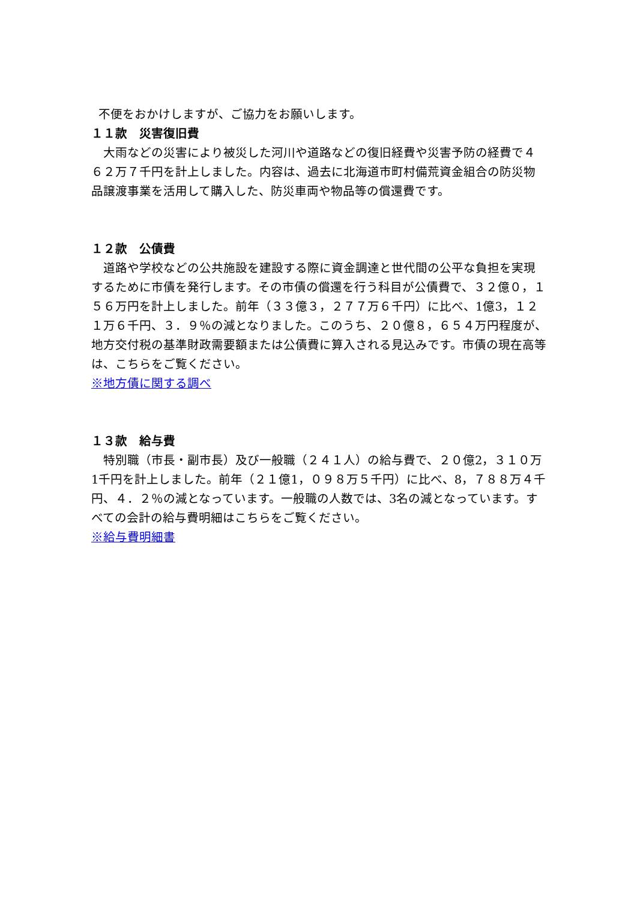不便をおかけしますが、ご協力をお願いします。
１１款　災害復旧費
　大雨などの災害により被災した河川や道路などの復旧経費や災害予防の経費で４６２万７千円を計上しました。内容は、過去に北海道市町村備荒資金組合の防災物品譲渡事業を活用して購入した、防災車両や物品等の償還費です。
１２款　公債費
　道路や学校などの公共施設を建設する際に資金調達と世代間の公平な負担を実現するために市債を発行します。その市債の償還を行う科目が公債費で、３２億０，１５６万円を計上しました。前年（３３億３，２７７万６千円）に比べ、1億3，１２１万６千円、３．９％の減となりました。このうち、２０億８，６５４万円程度が、地方交付税の基準財政需要額または公債費に算入される見込みです。市債の現在高等は、こちらをご覧ください。
※地方債に関する調べ
１３款　給与費
　特別職（市長・副市長）及び一般職（２４１人）の給与費で、２０億2，３１０万1千円を計上しました。前年（２１億1，０９８万５千円）に比べ、8，７８８万４千円、４．２％の減となっています。一般職の人数では、3名の減となっています。すべての会計の給与費明細はこちらをご覧ください。
※給与費明細書